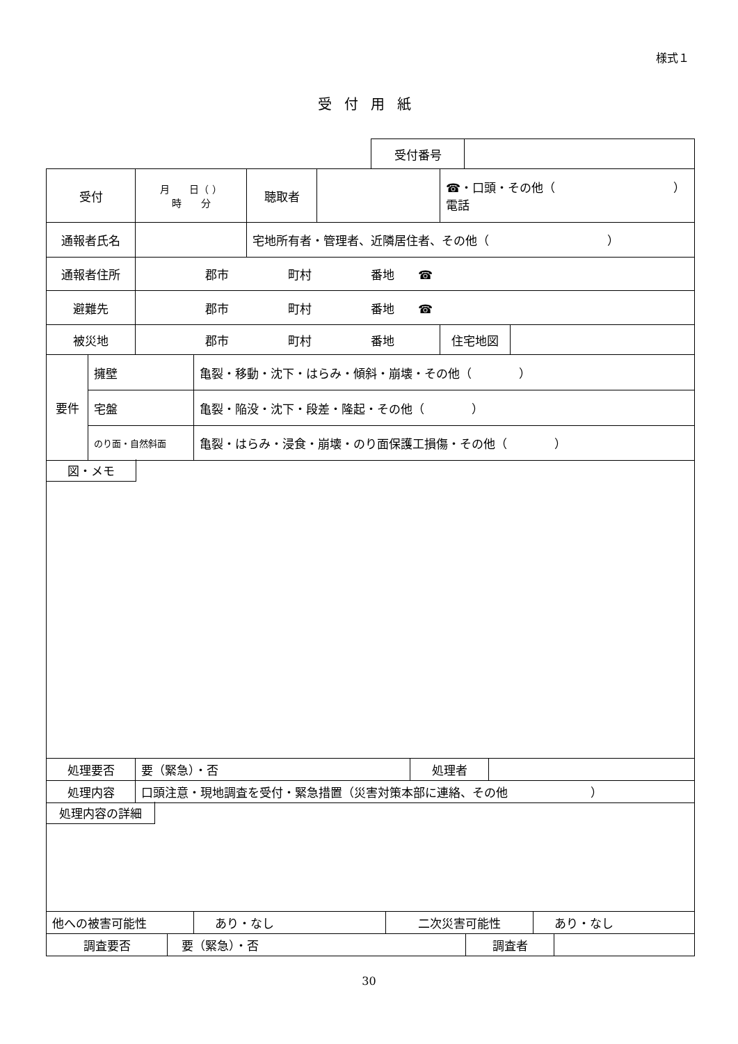様式１
受付用紙
| 受付番号 | |
| 受付 | 月 日（ ） 時 分 | 聴取者 | | ☎・口頭・その他（ ） 電話 | |
| 通報者氏名 | | 宅地所有者・管理者、近隣居住者、その他（ ） | | | |
| 通報者住所 | 郡市 町村 番地 ☎ | | | | |
| 避難先 | 郡市 町村 番地 ☎ | | | | |
| 被災地 | 郡市 町村 番地 | | | 住宅地図 | |
| 要件 | 擁壁 | 亀裂・移動・沈下・はらみ・傾斜・崩壊・その他（ ） |
| | 宅盤 | 亀裂・陥没・沈下・段差・隆起・その他（ ） |
| | のり面・自然斜面 | 亀裂・はらみ・浸食・崩壊・のり面保護工損傷・その他（ ） |
| 図・メモ | | |
| 処理要否 | 要（緊急）・否 | 処理者 | |
| 処理内容 | 口頭注意・現地調査を受付・緊急措置（災害対策本部に連絡、その他 ） | | |
| 処理内容の詳細 | | | |
| 他への被害可能性 | あり・なし | 二次災害可能性 | あり・なし |
| 調査要否 | 要（緊急）・否 | 調査者 | |
30